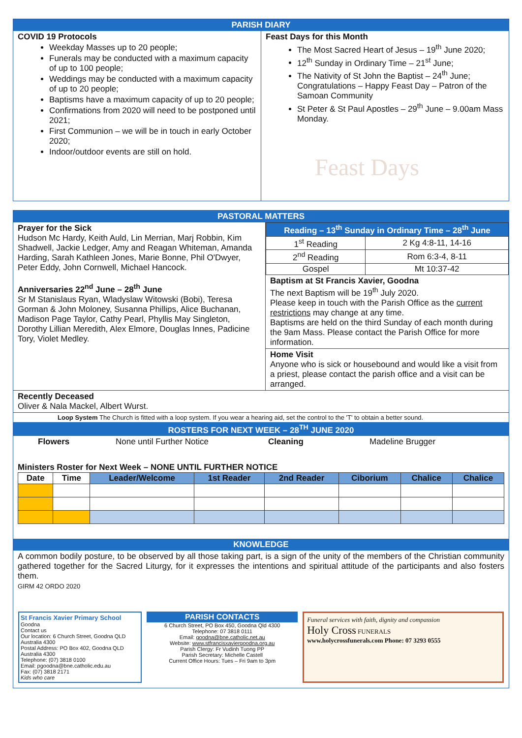PARISH DIARY
COVID 19 Protocols
Weekday Masses up to 20 people;
Funerals may be conducted with a maximum capacity of up to 100 people;
Weddings may be conducted with a maximum capacity of up to 20 people;
Baptisms have a maximum capacity of up to 20 people;
Confirmations from 2020 will need to be postponed until 2021;
First Communion – we will be in touch in early October 2020;
Indoor/outdoor events are still on hold.
Feast Days for this Month
The Most Sacred Heart of Jesus – 19<sup>th</sup> June 2020;
12<sup>th</sup> Sunday in Ordinary Time – 21<sup>st</sup> June;
The Nativity of St John the Baptist – 24<sup>th</sup> June; Congratulations – Happy Feast Day – Patron of the Samoan Community
St Peter & St Paul Apostles – 29<sup>th</sup> June – 9.00am Mass Monday.
Feast Days
PASTORAL MATTERS
Prayer for the Sick
Hudson Mc Hardy, Keith Auld, Lin Merrian, Marj Robbin, Kim Shadwell, Jackie Ledger, Amy and Reagan Whiteman, Amanda Harding, Sarah Kathleen Jones, Marie Bonne, Phil O'Dwyer, Peter Eddy, John Cornwell, Michael Hancock.
Anniversaries 22<sup>nd</sup> June – 28<sup>th</sup> June
Sr M Stanislaus Ryan, Wladyslaw Witowski (Bobi), Teresa Gorman & John Moloney, Susanna Phillips, Alice Buchanan, Madison Page Taylor, Cathy Pearl, Phyllis May Singleton, Dorothy Lillian Meredith, Alex Elmore, Douglas Innes, Padicine Tory, Violet Medley.
| Reading – 13<sup>th</sup> Sunday in Ordinary Time – 28<sup>th</sup> June | |
| --- | --- |
| 1<sup>st</sup> Reading | 2 Kg 4:8-11, 14-16 |
| 2<sup>nd</sup> Reading | Rom 6:3-4, 8-11 |
| Gospel | Mt 10:37-42 |
Baptism at St Francis Xavier, Goodna
The next Baptism will be 19<sup>th</sup> July 2020.
Please keep in touch with the Parish Office as the current restrictions may change at any time.
Baptisms are held on the third Sunday of each month during the 9am Mass. Please contact the Parish Office for more information.
Home Visit
Anyone who is sick or housebound and would like a visit from a priest, please contact the parish office and a visit can be arranged.
Recently Deceased
Oliver & Nala Mackel, Albert Wurst.
Loop System The Church is fitted with a loop system. If you wear a hearing aid, set the control to the 'T' to obtain a better sound.
ROSTERS FOR NEXT WEEK – 28<sup>TH</sup> JUNE 2020
Flowers None until Further Notice Cleaning Madeline Brugger
Ministers Roster for Next Week – NONE UNTIL FURTHER NOTICE
| Date | Time | Leader/Welcome | 1st Reader | 2nd Reader | Ciborium | Chalice | Chalice |
| --- | --- | --- | --- | --- | --- | --- | --- |
KNOWLEDGE
A common bodily posture, to be observed by all those taking part, is a sign of the unity of the members of the Christian community gathered together for the Sacred Liturgy, for it expresses the intentions and spiritual attitude of the participants and also fosters them.
GIRM 42 ORDO 2020
St Francis Xavier Primary School Goodna
Contact us
Our location: 6 Church Street, Goodna QLD Australia 4300
Postal Address: PO Box 402, Goodna QLD Australia 4300
Telephone: (07) 3818 0100
Email: pgoodna@bne.catholic.edu.au
Fax: (07) 3818 2171
Kids who care
PARISH CONTACTS
6 Church Street, PO Box 450, Goodna Qld 4300
Telephone: 07 3818 0111
Email: goodna@bne.catholic.net.au
Website: www.stfrancisxaviergoodna.org.au
Parish Clergy: Fr Vudinh Tuong PP
Parish Secretary: Michelle Castell
Current Office Hours: Tues – Fri 9am to 3pm
Funeral services with faith, dignity and compassion
Holy Cross FUNERALS
www.holycrossfunerals.com Phone: 07 3293 0555